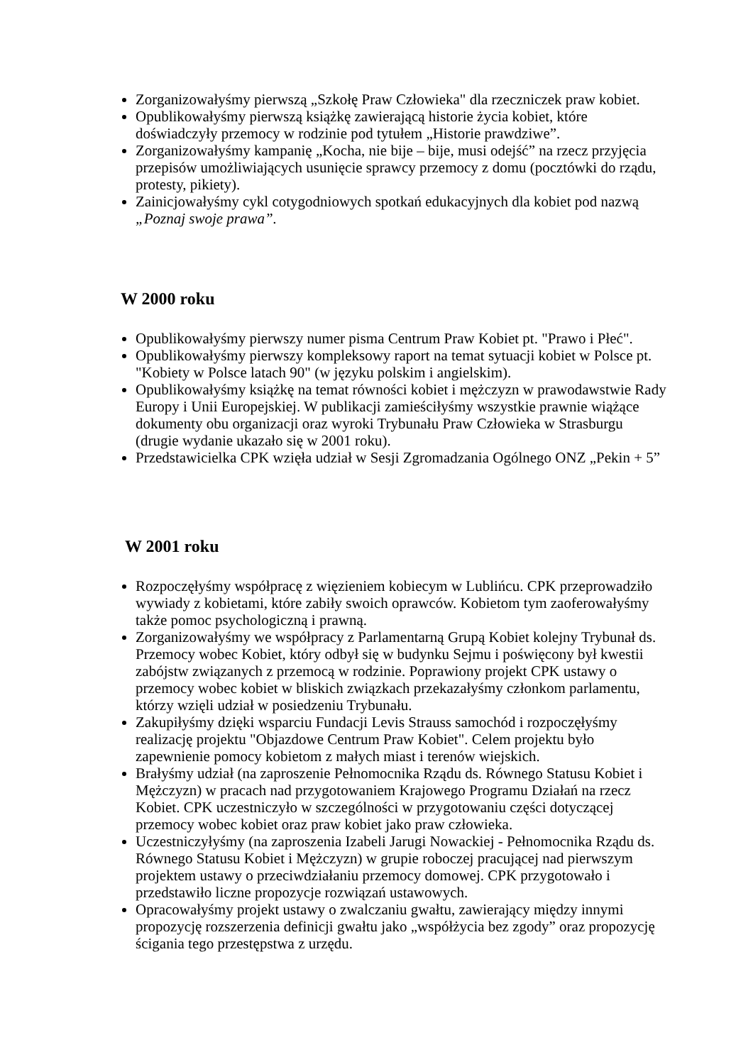Zorganizowałyśmy pierwszą „Szkołę Praw Człowieka" dla rzeczniczek praw kobiet.
Opublikowałyśmy pierwszą książkę zawierającą historie życia kobiet, które doświadczyły przemocy w rodzinie pod tytułem „Historie prawdziwe”.
Zorganizowałyśmy kampanię „Kocha, nie bije – bije, musi odejść” na rzecz przyjęcia przepisów umożliwiających usunięcie sprawcy przemocy z domu (pocztówki do rządu, protesty, pikiety).
Zainicjowałyśmy cykl cotygodniowych spotkań edukacyjnych dla kobiet pod nazwą „Poznaj swoje prawa”.
W 2000 roku
Opublikowałyśmy pierwszy numer pisma Centrum Praw Kobiet pt. "Prawo i Płeć".
Opublikowałyśmy pierwszy kompleksowy raport na temat sytuacji kobiet w Polsce pt. "Kobiety w Polsce latach 90" (w języku polskim i angielskim).
Opublikowałyśmy książkę na temat równości kobiet i mężczyzn w prawodawstwie Rady Europy i Unii Europejskiej. W publikacji zamieściłyśmy wszystkie prawnie wiążące dokumenty obu organizacji oraz wyroki Trybunału Praw Człowieka w Strasburgu (drugie wydanie ukazało się w 2001 roku).
Przedstawicielka CPK wzięła udział w Sesji Zgromadzania Ogólnego ONZ „Pekin + 5”
W 2001 roku
Rozpoczęłyśmy współpracę z więzieniem kobiecym w Lublińcu. CPK przeprowadziło wywiady z kobietami, które zabiły swoich oprawców. Kobietom tym zaoferowałyśmy także pomoc psychologiczną i prawną.
Zorganizowałyśmy we współpracy z Parlamentarną Grupą Kobiet kolejny Trybunał ds. Przemocy wobec Kobiet, który odbył się w budynku Sejmu i poświęcony był kwestii zabójstw związanych z przemocą w rodzinie. Poprawiony projekt CPK ustawy o przemocy wobec kobiet w bliskich związkach przekazałyśmy członkom parlamentu, którzy wzięli udział w posiedzeniu Trybunału.
Zakupiłyśmy dzięki wsparciu Fundacji Levis Strauss samochód i rozpoczęłyśmy realizację projektu "Objazdowe Centrum Praw Kobiet". Celem projektu było zapewnienie pomocy kobietom z małych miast i terenów wiejskich.
Brałyśmy udział (na zaproszenie Pełnomocnika Rządu ds. Równego Statusu Kobiet i Mężczyzn) w pracach nad przygotowaniem Krajowego Programu Działań na rzecz Kobiet. CPK uczestniczyło w szczególności w przygotowaniu części dotyczącej przemocy wobec kobiet oraz praw kobiet jako praw człowieka.
Uczestniczyłyśmy (na zaproszenia Izabeli Jarugi Nowackiej - Pełnomocnika Rządu ds. Równego Statusu Kobiet i Mężczyzn) w grupie roboczej pracującej nad pierwszym projektem ustawy o przeciwdziałaniu przemocy domowej. CPK przygotowało i przedstawiło liczne propozycje rozwiązań ustawowych.
Opracowałyśmy projekt ustawy o zwalczaniu gwałtu, zawierający między innymi propozycję rozszerzenia definicji gwałtu jako „współżycia bez zgody” oraz propozycję ścigania tego przestępstwa z urzędu.